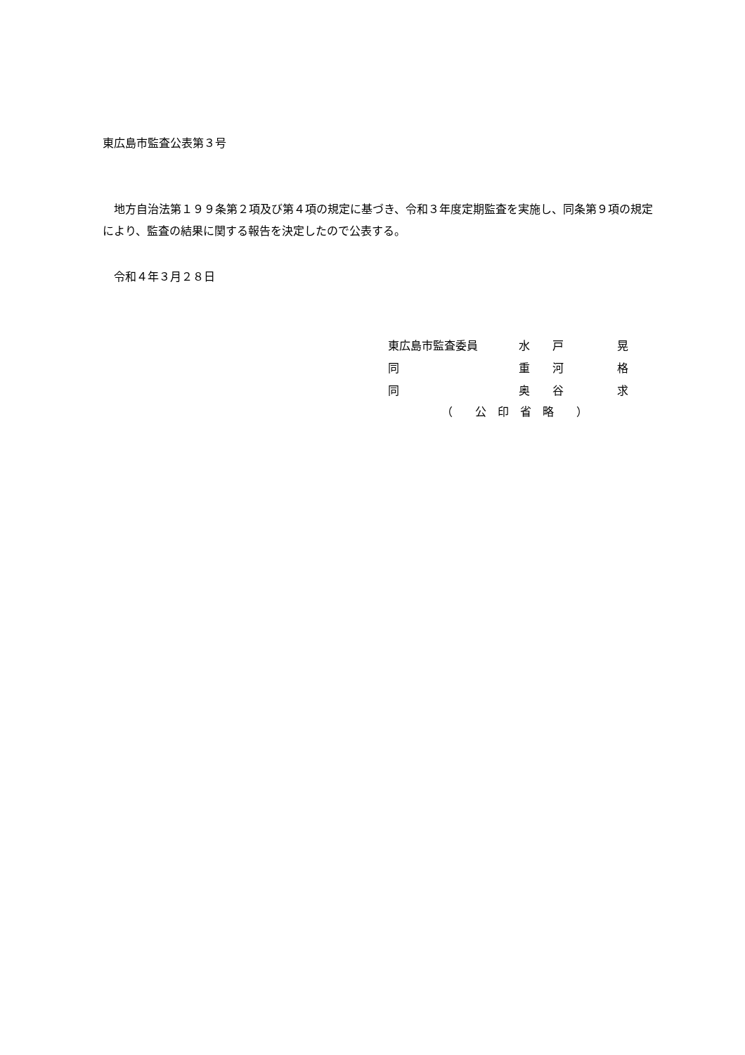東広島市監査公表第３号
　地方自治法第１９９条第２項及び第４項の規定に基づき、令和３年度定期監査を実施し、同条第９項の規定により、監査の結果に関する報告を決定したので公表する。
　令和４年３月２８日
| 東広島市監査委員 | 水 | 戸 | 晃 |
| 同 | 重 | 河 | 格 |
| 同 | 奥 | 谷 | 求 |
（　　公　印　省　略　　）